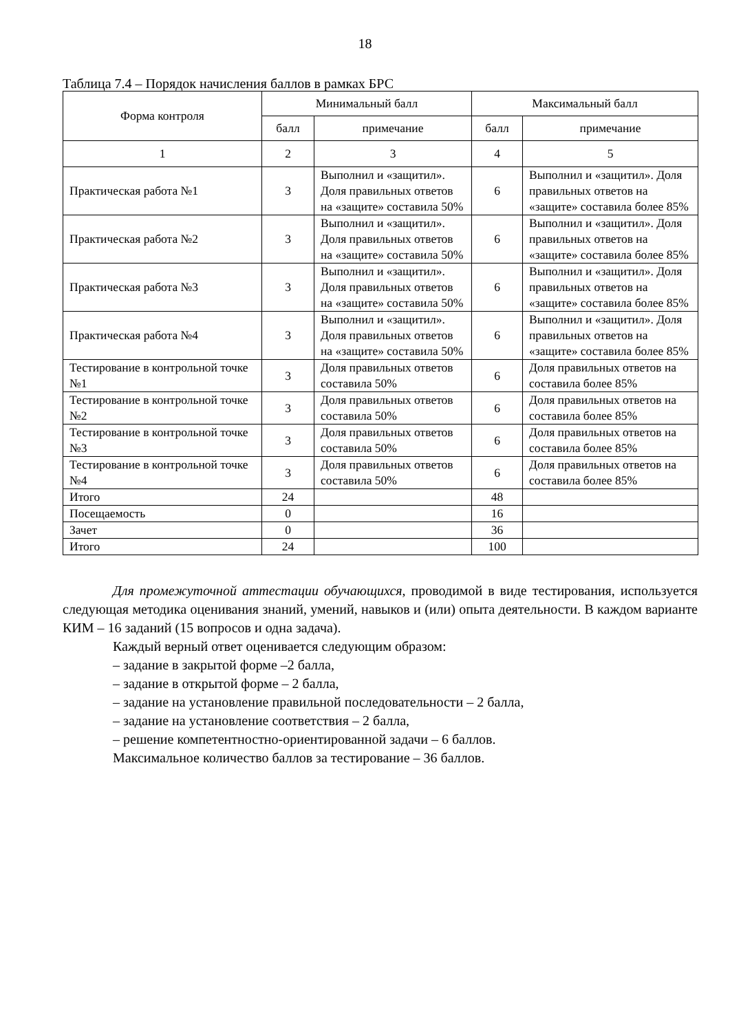18
Таблица 7.4 – Порядок начисления баллов в рамках БРС
| Форма контроля | Минимальный балл | | Максимальный балл | |
| --- | --- | --- | --- | --- |
| | балл | примечание | балл | примечание |
| 1 | 2 | 3 | 4 | 5 |
| Практическая работа №1 | 3 | Выполнил и «защитил». Доля правильных ответов на «защите» составила 50% | 6 | Выполнил и «защитил». Доля правильных ответов на «защите» составила более 85% |
| Практическая работа №2 | 3 | Выполнил и «защитил». Доля правильных ответов на «защите» составила 50% | 6 | Выполнил и «защитил». Доля правильных ответов на «защите» составила более 85% |
| Практическая работа №3 | 3 | Выполнил и «защитил». Доля правильных ответов на «защите» составила 50% | 6 | Выполнил и «защитил». Доля правильных ответов на «защите» составила более 85% |
| Практическая работа №4 | 3 | Выполнил и «защитил». Доля правильных ответов на «защите» составила 50% | 6 | Выполнил и «защитил». Доля правильных ответов на «защите» составила более 85% |
| Тестирование в контрольной точке №1 | 3 | Доля правильных ответов составила 50% | 6 | Доля правильных ответов на составила более 85% |
| Тестирование в контрольной точке №2 | 3 | Доля правильных ответов составила 50% | 6 | Доля правильных ответов на составила более 85% |
| Тестирование в контрольной точке №3 | 3 | Доля правильных ответов составила 50% | 6 | Доля правильных ответов на составила более 85% |
| Тестирование в контрольной точке №4 | 3 | Доля правильных ответов составила 50% | 6 | Доля правильных ответов на составила более 85% |
| Итого | 24 | | 48 | |
| Посещаемость | 0 | | 16 | |
| Зачет | 0 | | 36 | |
| Итого | 24 | | 100 | |
Для промежуточной аттестации обучающихся, проводимой в виде тестирования, используется следующая методика оценивания знаний, умений, навыков и (или) опыта деятельности. В каждом варианте КИМ – 16 заданий (15 вопросов и одна задача).
Каждый верный ответ оценивается следующим образом:
– задание в закрытой форме –2 балла,
– задание в открытой форме – 2 балла,
– задание на установление правильной последовательности – 2 балла,
– задание на установление соответствия – 2 балла,
– решение компетентностно-ориентированной задачи – 6 баллов.
Максимальное количество баллов за тестирование – 36 баллов.